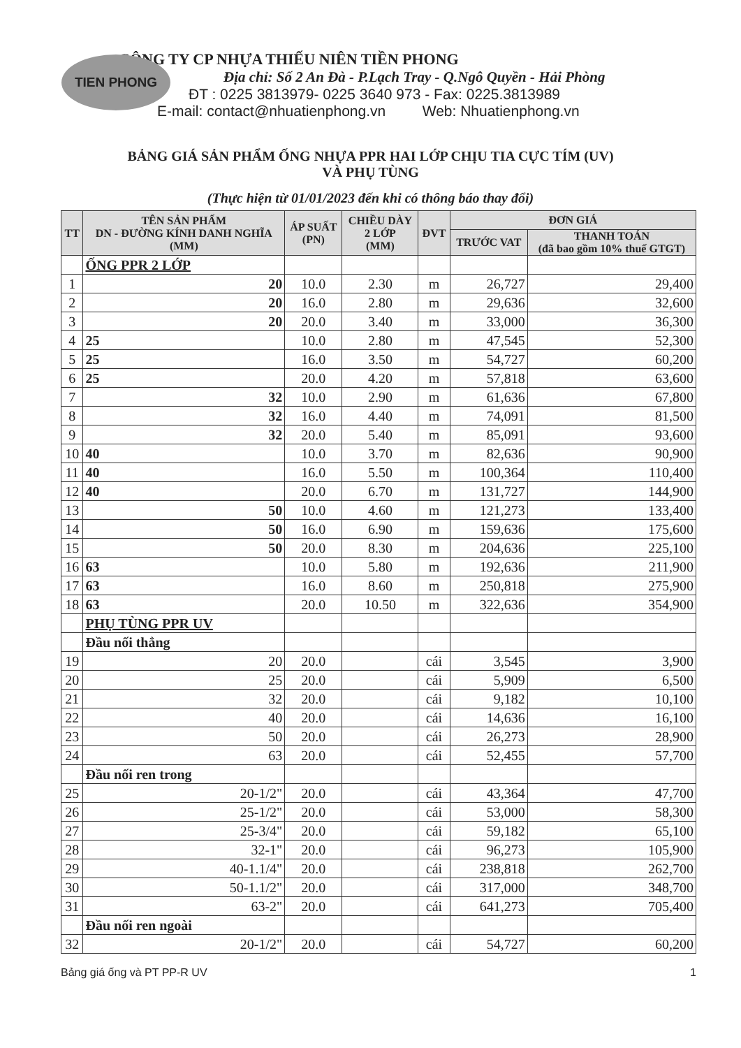TIEN PHONG
CÔNG TY CP NHỰA THIẾU NIÊN TIỀN PHONG
Địa chỉ: Số 2 An Đà - P.Lạch Tray - Q.Ngô Quyền - Hải Phòng
ĐT : 0225 3813979- 0225 3640 973 - Fax: 0225.3813989
E-mail: contact@nhuatienphong.vn Web: Nhuatienphong.vn
BẢNG GIÁ SẢN PHẨM ỐNG NHỰA PPR HAI LỚP CHỊU TIA CỰC TÍM (UV)
VÀ PHỤ TÙNG
(Thực hiện từ 01/01/2023 đến khi có thông báo thay đổi)
| TT | TÊN SẢN PHẨM DN - ĐƯỜNG KÍNH DANH NGHĨA (MM) | ÁP SUẤT (PN) | CHIỀU DÀY 2 LỚP (MM) | ĐVT | ĐƠN GIÁ | |
| --- | --- | --- | --- | --- | --- | --- |
| | | | | | TRƯỚC VAT | THANH TOÁN (đã bao gồm 10% thuế GTGT) |
| | ỐNG PPR 2 LỚP | | | | | |
| 1 | 20 | 10.0 | 2.30 | m | 26,727 | 29,400 |
| 2 | 20 | 16.0 | 2.80 | m | 29,636 | 32,600 |
| 3 | 20 | 20.0 | 3.40 | m | 33,000 | 36,300 |
| 4 | 25 | 10.0 | 2.80 | m | 47,545 | 52,300 |
| 5 | 25 | 16.0 | 3.50 | m | 54,727 | 60,200 |
| 6 | 25 | 20.0 | 4.20 | m | 57,818 | 63,600 |
| 7 | 32 | 10.0 | 2.90 | m | 61,636 | 67,800 |
| 8 | 32 | 16.0 | 4.40 | m | 74,091 | 81,500 |
| 9 | 32 | 20.0 | 5.40 | m | 85,091 | 93,600 |
| 10 | 40 | 10.0 | 3.70 | m | 82,636 | 90,900 |
| 11 | 40 | 16.0 | 5.50 | m | 100,364 | 110,400 |
| 12 | 40 | 20.0 | 6.70 | m | 131,727 | 144,900 |
| 13 | 50 | 10.0 | 4.60 | m | 121,273 | 133,400 |
| 14 | 50 | 16.0 | 6.90 | m | 159,636 | 175,600 |
| 15 | 50 | 20.0 | 8.30 | m | 204,636 | 225,100 |
| 16 | 63 | 10.0 | 5.80 | m | 192,636 | 211,900 |
| 17 | 63 | 16.0 | 8.60 | m | 250,818 | 275,900 |
| 18 | 63 | 20.0 | 10.50 | m | 322,636 | 354,900 |
| | PHỤ TÙNG PPR UV | | | | | |
| | Đầu nối thẳng | | | | | |
| 19 | 20 | 20.0 | | cái | 3,545 | 3,900 |
| 20 | 25 | 20.0 | | cái | 5,909 | 6,500 |
| 21 | 32 | 20.0 | | cái | 9,182 | 10,100 |
| 22 | 40 | 20.0 | | cái | 14,636 | 16,100 |
| 23 | 50 | 20.0 | | cái | 26,273 | 28,900 |
| 24 | 63 | 20.0 | | cái | 52,455 | 57,700 |
| | Đầu nối ren trong | | | | | |
| 25 | 20-1/2" | 20.0 | | cái | 43,364 | 47,700 |
| 26 | 25-1/2" | 20.0 | | cái | 53,000 | 58,300 |
| 27 | 25-3/4" | 20.0 | | cái | 59,182 | 65,100 |
| 28 | 32-1" | 20.0 | | cái | 96,273 | 105,900 |
| 29 | 40-1.1/4" | 20.0 | | cái | 238,818 | 262,700 |
| 30 | 50-1.1/2" | 20.0 | | cái | 317,000 | 348,700 |
| 31 | 63-2" | 20.0 | | cái | 641,273 | 705,400 |
| | Đầu nối ren ngoài | | | | | |
| 32 | 20-1/2" | 20.0 | | cái | 54,727 | 60,200 |
Bảng giá ống và PT PP-R UV 1